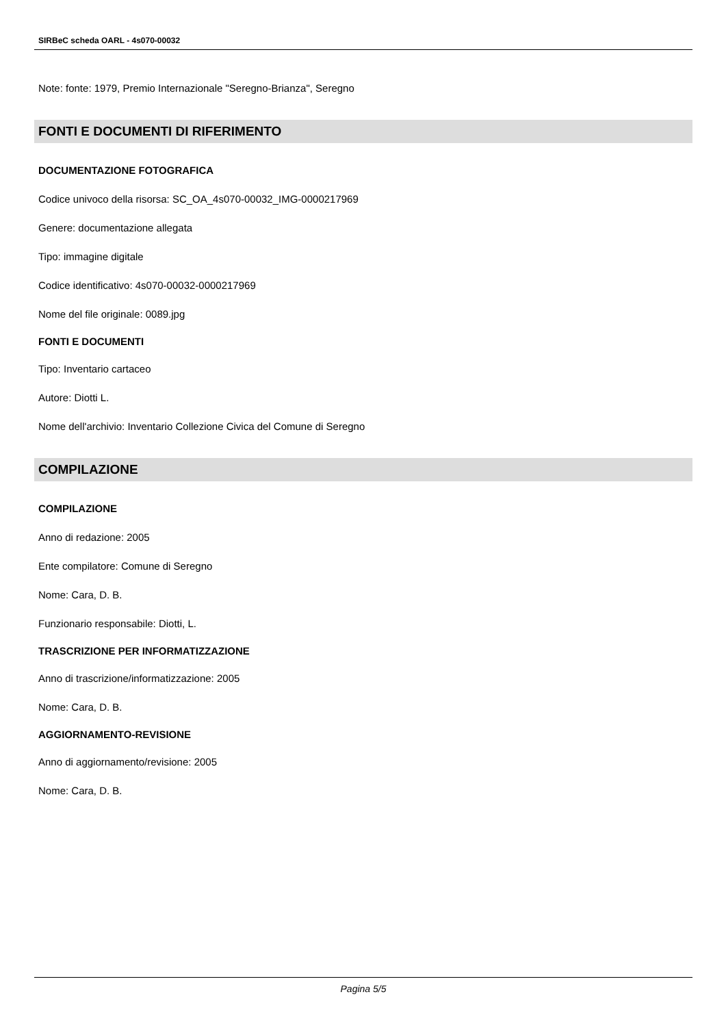SIRBeC scheda OARL - 4s070-00032
Note: fonte: 1979, Premio Internazionale "Seregno-Brianza", Seregno
FONTI E DOCUMENTI DI RIFERIMENTO
DOCUMENTAZIONE FOTOGRAFICA
Codice univoco della risorsa: SC_OA_4s070-00032_IMG-0000217969
Genere: documentazione allegata
Tipo: immagine digitale
Codice identificativo: 4s070-00032-0000217969
Nome del file originale: 0089.jpg
FONTI E DOCUMENTI
Tipo: Inventario cartaceo
Autore: Diotti L.
Nome dell'archivio: Inventario Collezione Civica del Comune di Seregno
COMPILAZIONE
COMPILAZIONE
Anno di redazione: 2005
Ente compilatore: Comune di Seregno
Nome: Cara, D. B.
Funzionario responsabile: Diotti, L.
TRASCRIZIONE PER INFORMATIZZAZIONE
Anno di trascrizione/informatizzazione: 2005
Nome: Cara, D. B.
AGGIORNAMENTO-REVISIONE
Anno di aggiornamento/revisione: 2005
Nome: Cara, D. B.
Pagina 5/5